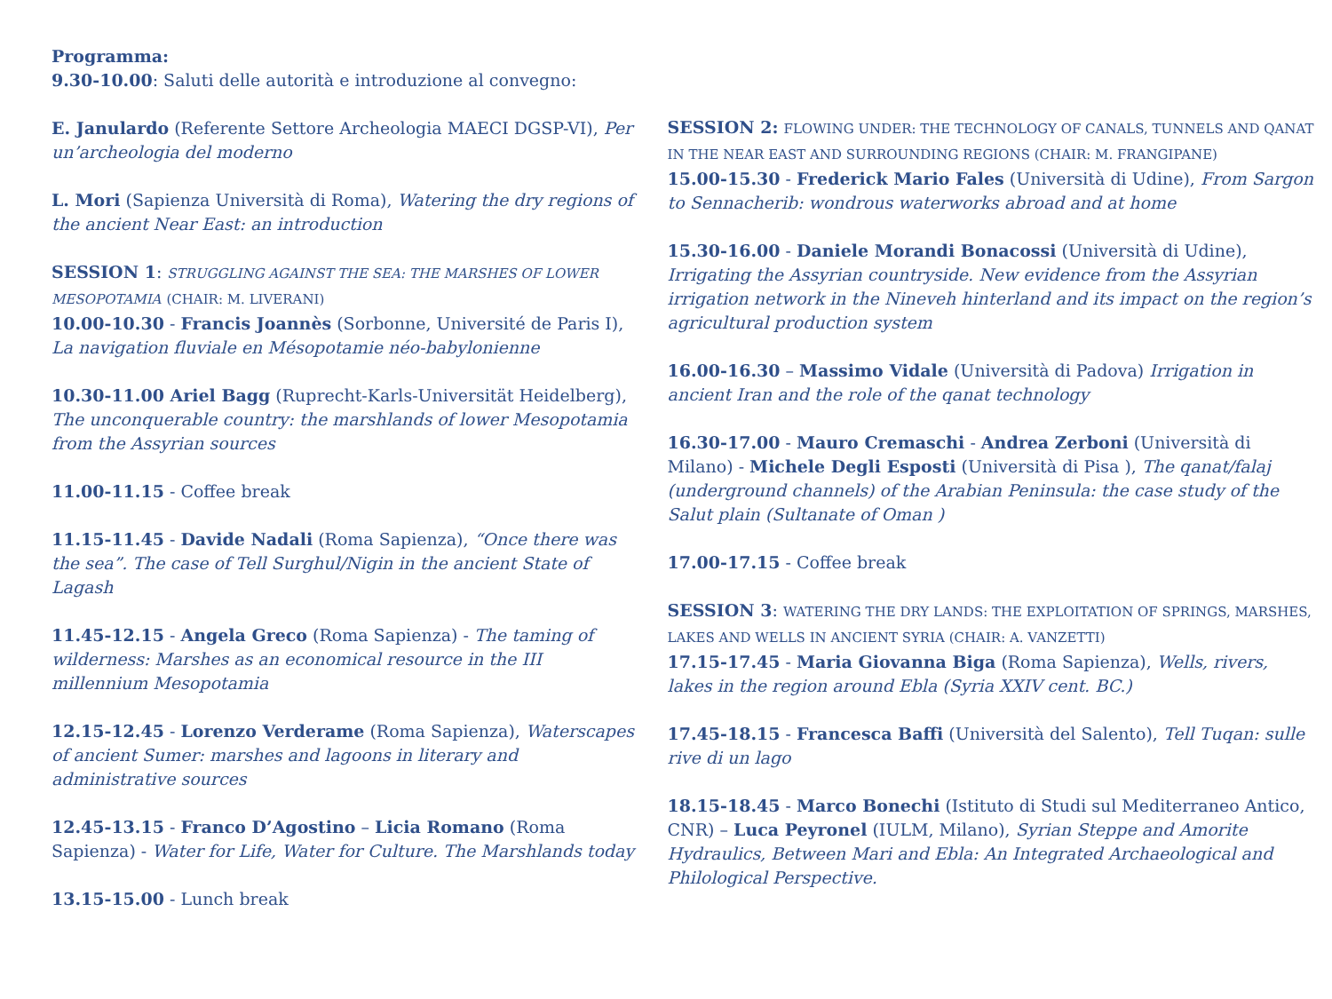Programma:
9.30-10.00: Saluti delle autorità e introduzione al convegno:
E. Janulardo (Referente Settore Archeologia MAECI DGSP-VI), Per un’archeologia del moderno
L. Mori (Sapienza Università di Roma), Watering the dry regions of the ancient Near East: an introduction
SESSION 1: STRUGGLING AGAINST THE SEA: THE MARSHES OF LOWER MESOPOTAMIA (CHAIR: M. LIVERANI)
10.00-10.30 - Francis Joannès (Sorbonne, Université de Paris I), La navigation fluviale en Mésopotamie néo-babylonienne
10.30-11.00 Ariel Bagg (Ruprecht-Karls-Universität Heidelberg), The unconquerable country: the marshlands of lower Mesopotamia from the Assyrian sources
11.00-11.15 - Coffee break
11.15-11.45 - Davide Nadali (Roma Sapienza), “Once there was the sea”. The case of Tell Surghul/Nigin in the ancient State of Lagash
11.45-12.15 - Angela Greco (Roma Sapienza) - The taming of wilderness: Marshes as an economical resource in the III millennium Mesopotamia
12.15-12.45 - Lorenzo Verderame (Roma Sapienza), Waterscapes of ancient Sumer: marshes and lagoons in literary and administrative sources
12.45-13.15 - Franco D’Agostino – Licia Romano (Roma Sapienza) - Water for Life, Water for Culture. The Marshlands today
13.15-15.00 - Lunch break
SESSION 2: FLOWING UNDER: THE TECHNOLOGY OF CANALS, TUNNELS AND QANAT IN THE NEAR EAST AND SURROUNDING REGIONS (CHAIR: M. FRANGIPANE)
15.00-15.30 - Frederick Mario Fales (Università di Udine), From Sargon to Sennacherib: wondrous waterworks abroad and at home
15.30-16.00 - Daniele Morandi Bonacossi (Università di Udine), Irrigating the Assyrian countryside. New evidence from the Assyrian irrigation network in the Nineveh hinterland and its impact on the region’s agricultural production system
16.00-16.30 – Massimo Vidale (Università di Padova) Irrigation in ancient Iran and the role of the qanat technology
16.30-17.00 - Mauro Cremaschi - Andrea Zerboni (Università di Milano) - Michele Degli Esposti (Università di Pisa ), The qanat/falaj (underground channels) of the Arabian Peninsula: the case study of the Salut plain (Sultanate of Oman )
17.00-17.15 - Coffee break
SESSION 3: WATERING THE DRY LANDS: THE EXPLOITATION OF SPRINGS, MARSHES, LAKES AND WELLS IN ANCIENT SYRIA (CHAIR: A. VANZETTI)
17.15-17.45 - Maria Giovanna Biga (Roma Sapienza), Wells, rivers, lakes in the region around Ebla (Syria XXIV cent. BC.)
17.45-18.15 - Francesca Baffi (Università del Salento), Tell Tuqan: sulle rive di un lago
18.15-18.45 - Marco Bonechi (Istituto di Studi sul Mediterraneo Antico, CNR) – Luca Peyronel (IULM, Milano), Syrian Steppe and Amorite Hydraulics, Between Mari and Ebla: An Integrated Archaeological and Philological Perspective.